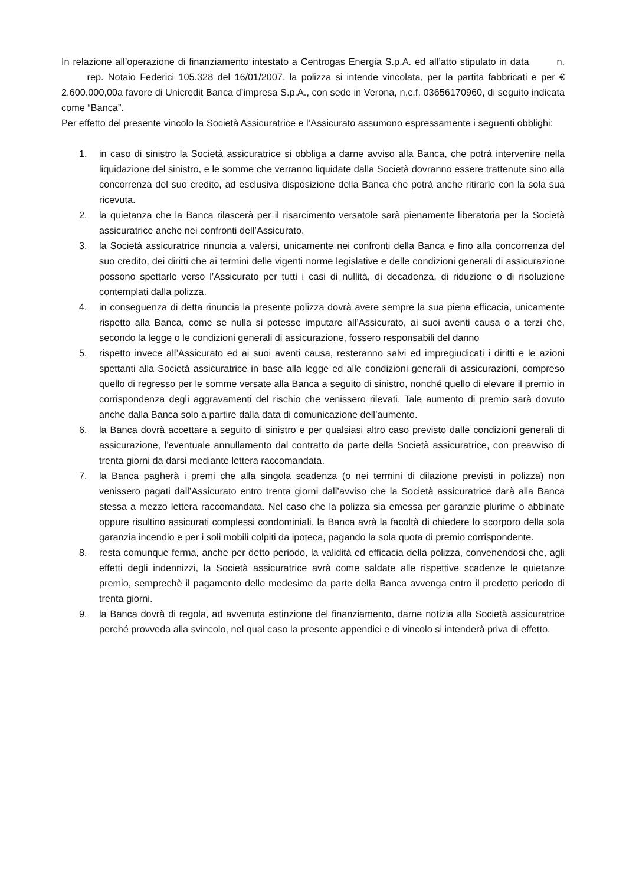In relazione all’operazione di finanziamento intestato a Centrogas Energia S.p.A. ed all’atto stipulato in data n. rep. Notaio Federici 105.328 del 16/01/2007, la polizza si intende vincolata, per la partita fabbricati e per € 2.600.000,00a favore di Unicredit Banca d’impresa S.p.A., con sede in Verona, n.c.f. 03656170960, di seguito indicata come “Banca”.
Per effetto del presente vincolo la Società Assicuratrice e l’Assicurato assumono espressamente i seguenti obblighi:
1. in caso di sinistro la Società assicuratrice si obbliga a darne avviso alla Banca, che potrà intervenire nella liquidazione del sinistro, e le somme che verranno liquidate dalla Società dovranno essere trattenute sino alla concorrenza del suo credito, ad esclusiva disposizione della Banca che potrà anche ritirarle con la sola sua ricevuta.
2. la quietanza che la Banca rilascerà per il risarcimento versatole sarà pienamente liberatoria per la Società assicuratrice anche nei confronti dell’Assicurato.
3. la Società assicuratrice rinuncia a valersi, unicamente nei confronti della Banca e fino alla concorrenza del suo credito, dei diritti che ai termini delle vigenti norme legislative e delle condizioni generali di assicurazione possono spettarle verso l’Assicurato per tutti i casi di nullità, di decadenza, di riduzione o di risoluzione contemplati dalla polizza.
4. in conseguenza di detta rinuncia la presente polizza dovrà avere sempre la sua piena efficacia, unicamente rispetto alla Banca, come se nulla si potesse imputare all’Assicurato, ai suoi aventi causa o a terzi che, secondo la legge o le condizioni generali di assicurazione, fossero responsabili del danno
5. rispetto invece all’Assicurato ed ai suoi aventi causa, resteranno salvi ed impregiudicati i diritti e le azioni spettanti alla Società assicuratrice in base alla legge ed alle condizioni generali di assicurazioni, compreso quello di regresso per le somme versate alla Banca a seguito di sinistro, nonché quello di elevare il premio in corrispondenza degli aggravamenti del rischio che venissero rilevati. Tale aumento di premio sarà dovuto anche dalla Banca solo a partire dalla data di comunicazione dell’aumento.
6. la Banca dovrà accettare a seguito di sinistro e per qualsiasi altro caso previsto dalle condizioni generali di assicurazione, l’eventuale annullamento dal contratto da parte della Società assicuratrice, con preavviso di trenta giorni da darsi mediante lettera raccomandata.
7. la Banca pagherà i premi che alla singola scadenza (o nei termini di dilazione previsti in polizza) non venissero pagati dall’Assicurato entro trenta giorni dall’avviso che la Società assicuratrice darà alla Banca stessa a mezzo lettera raccomandata. Nel caso che la polizza sia emessa per garanzie plurime o abbinate oppure risultino assicurati complessi condominiali, la Banca avrà la facoltà di chiedere lo scorporo della sola garanzia incendio e per i soli mobili colpiti da ipoteca, pagando la sola quota di premio corrispondente.
8. resta comunque ferma, anche per detto periodo, la validità ed efficacia della polizza, convenendosi che, agli effetti degli indennizzi, la Società assicuratrice avrà come saldate alle rispettive scadenze le quietanze premio, semprechè il pagamento delle medesime da parte della Banca avvenga entro il predetto periodo di trenta giorni.
9. la Banca dovrà di regola, ad avvenuta estinzione del finanziamento, darne notizia alla Società assicuratrice perché provveda alla svincolo, nel qual caso la presente appendici e di vincolo si intenderà priva di effetto.